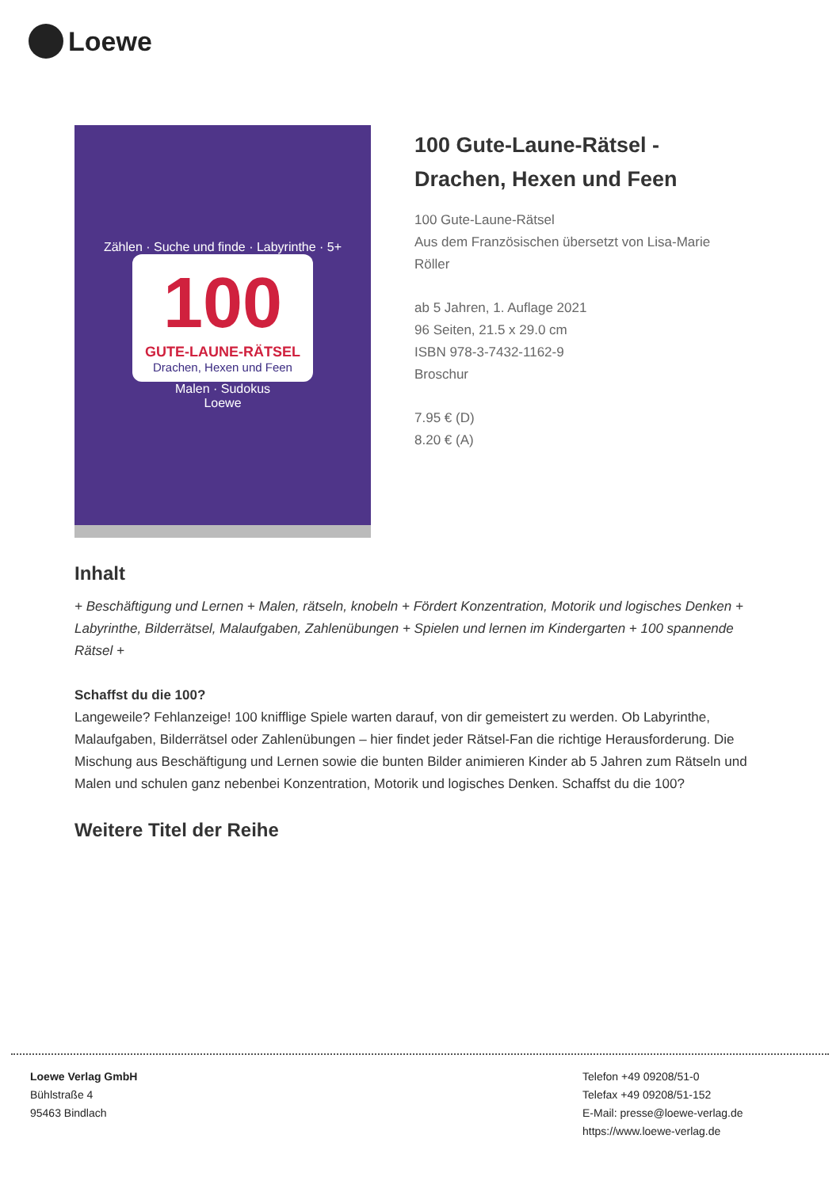Loewe
Zählen · Suche und finde · Labyrinthe · 5+
100
GUTE-LAUNE-RÄTSEL
Drachen, Hexen und Feen
Malen · Sudokus
Loewe
100 Gute-Laune-Rätsel -
Drachen, Hexen und Feen
100 Gute-Laune-Rätsel
Aus dem Französischen übersetzt von Lisa-Marie
Röller
ab 5 Jahren, 1. Auflage 2021
96 Seiten, 21.5 x 29.0 cm
ISBN 978-3-7432-1162-9
Broschur
7.95 € (D)
8.20 € (A)
Inhalt
+ Beschäftigung und Lernen + Malen, rätseln, knobeln + Fördert Konzentration, Motorik und logisches Denken + Labyrinthe, Bilderrätsel, Malaufgaben, Zahlenübungen + Spielen und lernen im Kindergarten + 100 spannende Rätsel +
Schaffst du die 100?
Langeweile? Fehlanzeige! 100 knifflige Spiele warten darauf, von dir gemeistert zu werden. Ob Labyrinthe, Malaufgaben, Bilderrätsel oder Zahlenübungen – hier findet jeder Rätsel-Fan die richtige Herausforderung. Die Mischung aus Beschäftigung und Lernen sowie die bunten Bilder animieren Kinder ab 5 Jahren zum Rätseln und Malen und schulen ganz nebenbei Konzentration, Motorik und logisches Denken. Schaffst du die 100?
Weitere Titel der Reihe
Loewe Verlag GmbH
Bühlstraße 4
95463 Bindlach
Telefon +49 09208/51-0
Telefax +49 09208/51-152
E-Mail: presse@loewe-verlag.de
https://www.loewe-verlag.de